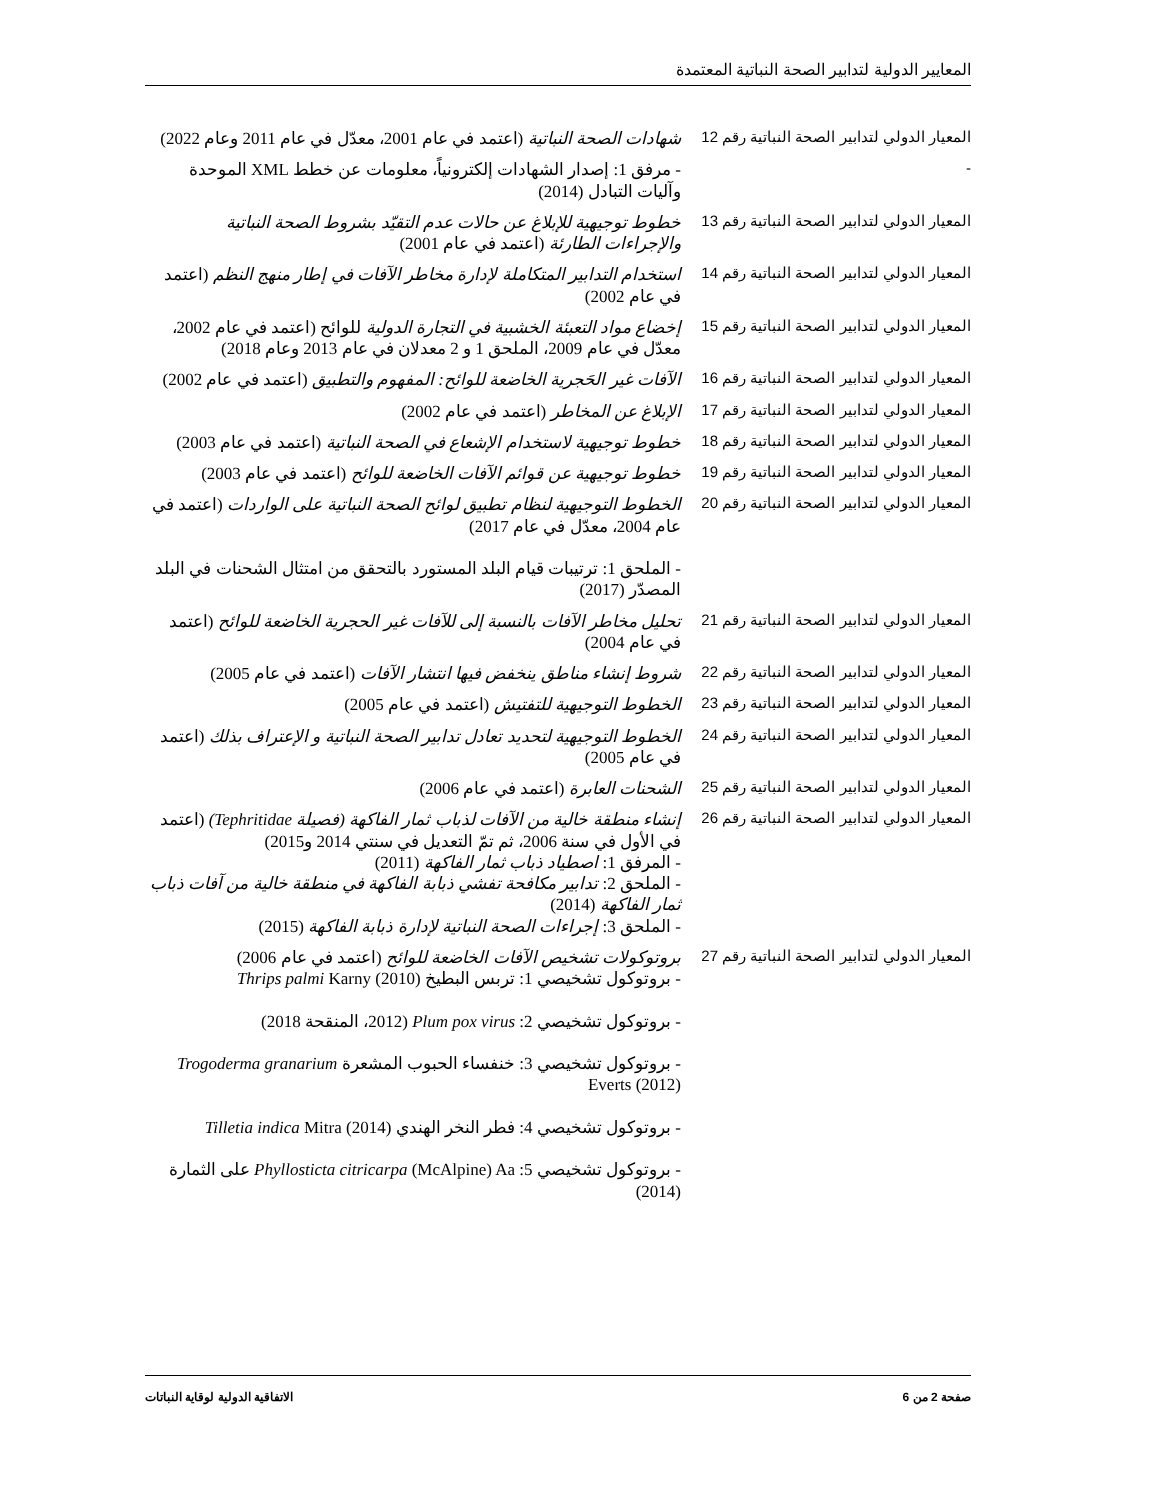المعايير الدولية لتدابير الصحة النباتية المعتمدة
| المعيار الدولي لتدابير الصحة النباتية رقم 12 | شهادات الصحة النباتية (اعتمد في عام 2001، معدّل في عام 2011 وعام 2022) |
| - | - مرفق 1: إصدار الشهادات إلكترونياً، معلومات عن خطط XML الموحدة وآليات التبادل (2014) |
| المعيار الدولي لتدابير الصحة النباتية رقم 13 | خطوط توجيهية للإبلاغ عن حالات عدم التقيّد بشروط الصحة النباتية والإجراءات الطارئة (اعتمد في عام 2001) |
| المعيار الدولي لتدابير الصحة النباتية رقم 14 | استخدام التدابير المتكاملة لإدارة مخاطر الآفات في إطار منهج النظم (اعتمد في عام 2002) |
| المعيار الدولي لتدابير الصحة النباتية رقم 15 | إخضاع مواد التعبئة الخشبية في التجارة الدولية للوائح (اعتمد في عام 2002، معدّل في عام 2009، الملحق 1 و 2 معدلان في عام 2013 وعام 2018) |
| المعيار الدولي لتدابير الصحة النباتية رقم 16 | الآفات غير الحَجرية الخاضعة للوائح: المفهوم والتطبيق (اعتمد في عام 2002) |
| المعيار الدولي لتدابير الصحة النباتية رقم 17 | الإبلاغ عن المخاطر (اعتمد في عام 2002) |
| المعيار الدولي لتدابير الصحة النباتية رقم 18 | خطوط توجيهية لاستخدام الإشعاع في الصحة النباتية (اعتمد في عام 2003) |
| المعيار الدولي لتدابير الصحة النباتية رقم 19 | خطوط توجيهية عن قوائم الآفات الخاضعة للوائح (اعتمد في عام 2003) |
| المعيار الدولي لتدابير الصحة النباتية رقم 20 | الخطوط التوجيهية لنظام تطبيق لوائح الصحة النباتية على الواردات (اعتمد في عام 2004، معدّل في عام 2017) - الملحق 1: ترتيبات قيام البلد المستورد بالتحقق من امتثال الشحنات في البلد المصدّر (2017) |
| المعيار الدولي لتدابير الصحة النباتية رقم 21 | تحليل مخاطر الآفات بالنسبة إلى للآفات غير الحجرية الخاضعة للوائح (اعتمد في عام 2004) |
| المعيار الدولي لتدابير الصحة النباتية رقم 22 | شروط إنشاء مناطق ينخفض فيها انتشار الآفات (اعتمد في عام 2005) |
| المعيار الدولي لتدابير الصحة النباتية رقم 23 | الخطوط التوجيهية للتفتيش (اعتمد في عام 2005) |
| المعيار الدولي لتدابير الصحة النباتية رقم 24 | الخطوط التوجيهية لتحديد تعادل تدابير الصحة النباتية و الإعتراف بذلك (اعتمد في عام 2005) |
| المعيار الدولي لتدابير الصحة النباتية رقم 25 | الشحنات العابرة (اعتمد في عام 2006) |
| المعيار الدولي لتدابير الصحة النباتية رقم 26 | إنشاء منطقة خالية من الآفات لذباب ثمار الفاكهة (فصيلة Tephritidae) (اعتمد في الأول في سنة 2006، ثم تمّ التعديل في سنتي 2014 و2015) - المرفق 1: اصطياد ذباب ثمار الفاكهة (2011) - الملحق 2: تدابير مكافحة تفشي ذبابة الفاكهة في منطقة خالية من آفات ذباب ثمار الفاكهة (2014) - الملحق 3: إجراءات الصحة النباتية لإدارة ذبابة الفاكهة (2015) |
| المعيار الدولي لتدابير الصحة النباتية رقم 27 | بروتوكولات تشخيص الآفات الخاضعة للوائح (اعتمد في عام 2006) - بروتوكول تشخيصي 1: تربس البطيخ Thrips palmi Karny (2010) - بروتوكول تشخيصي 2: Plum pox virus (2012، المنقحة 2018) - بروتوكول تشخيصي 3: خنفساء الحبوب المشعرة Trogoderma granarium Everts (2012) - بروتوكول تشخيصي 4: فطر النخر الهندي Tilletia indica Mitra (2014) - بروتوكول تشخيصي 5: Phyllosticta citricarpa (McAlpine) Aa على الثمارة (2014) |
صفحة 2 من 6 الاتفاقية الدولية لوقاية النباتات